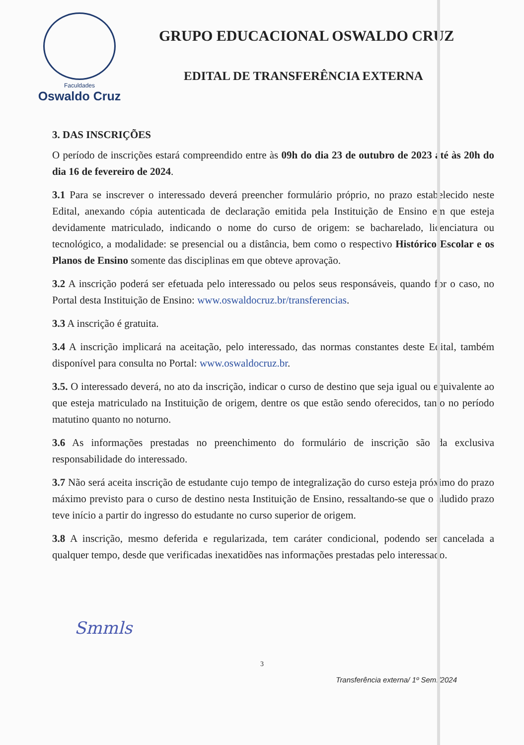Faculdades
Oswaldo Cruz
GRUPO EDUCACIONAL OSWALDO CRUZ
EDITAL DE TRANSFERÊNCIA EXTERNA
3. DAS INSCRIÇÕES
O período de inscrições estará compreendido entre às 09h do dia 23 de outubro de 2023 até às 20h do dia 16 de fevereiro de 2024.
3.1 Para se inscrever o interessado deverá preencher formulário próprio, no prazo estabelecido neste Edital, anexando cópia autenticada de declaração emitida pela Instituição de Ensino em que esteja devidamente matriculado, indicando o nome do curso de origem: se bacharelado, licenciatura ou tecnológico, a modalidade: se presencial ou a distância, bem como o respectivo Histórico Escolar e os Planos de Ensino somente das disciplinas em que obteve aprovação.
3.2 A inscrição poderá ser efetuada pelo interessado ou pelos seus responsáveis, quando for o caso, no Portal desta Instituição de Ensino: www.oswaldocruz.br/transferencias.
3.3 A inscrição é gratuita.
3.4 A inscrição implicará na aceitação, pelo interessado, das normas constantes deste Edital, também disponível para consulta no Portal: www.oswaldocruz.br.
3.5. O interessado deverá, no ato da inscrição, indicar o curso de destino que seja igual ou equivalente ao que esteja matriculado na Instituição de origem, dentre os que estão sendo oferecidos, tanto no período matutino quanto no noturno.
3.6 As informações prestadas no preenchimento do formulário de inscrição são da exclusiva responsabilidade do interessado.
3.7 Não será aceita inscrição de estudante cujo tempo de integralização do curso esteja próximo do prazo máximo previsto para o curso de destino nesta Instituição de Ensino, ressaltando-se que o aludido prazo teve início a partir do ingresso do estudante no curso superior de origem.
3.8 A inscrição, mesmo deferida e regularizada, tem caráter condicional, podendo ser cancelada a qualquer tempo, desde que verificadas inexatidões nas informações prestadas pelo interessado.
Smmls
3
Transferência externa/ 1º Sem./2024